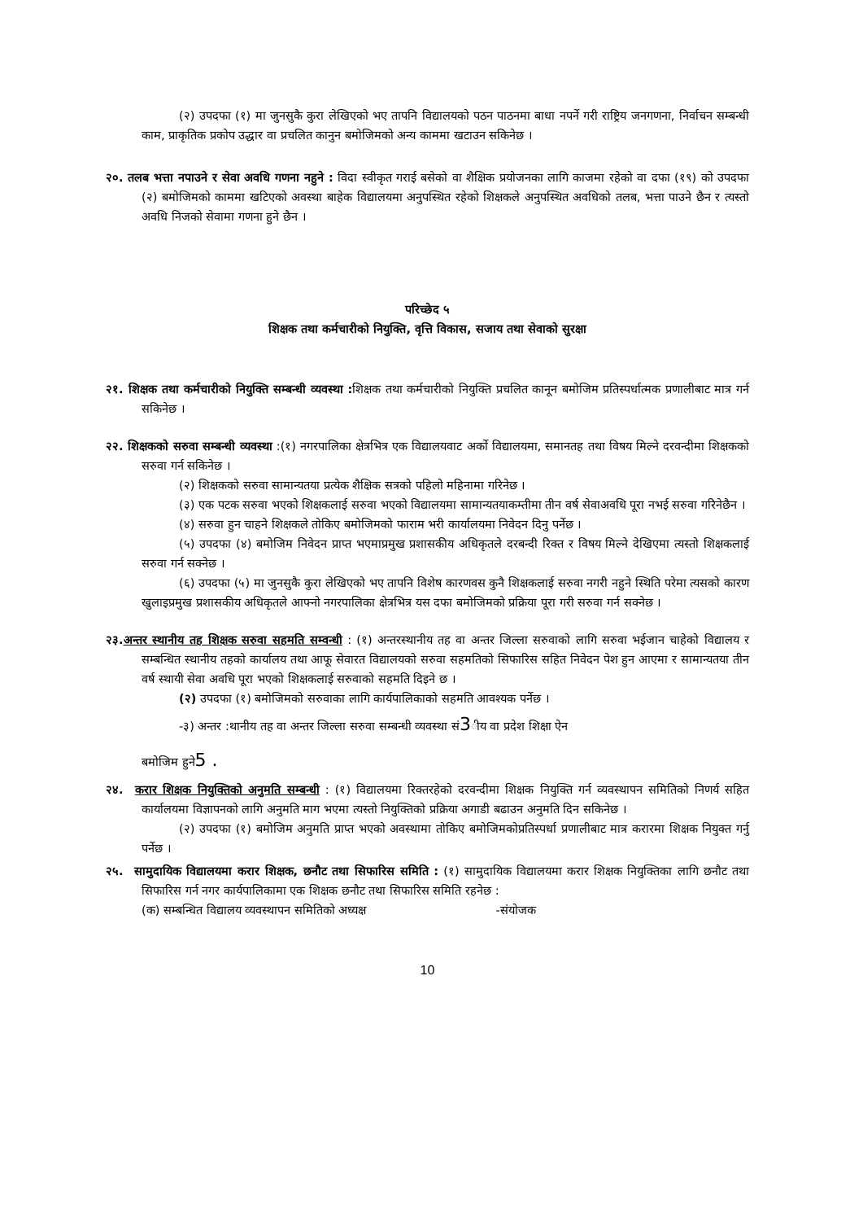(२) उपदफा (१) मा जुनसुकै कुरा लेखिएको भए तापनि विद्यालयको पठन पाठनमा बाधा नपर्ने गरी राष्ट्रिय जनगणना, निर्वाचन सम्बन्धी काम, प्राकृतिक प्रकोप उद्धार वा प्रचलित कानुन बमोजिमको अन्य काममा खटाउन सकिनेछ ।
२०. तलब भत्ता नपाउने र सेवा अवधि गणना नहुने : विदा स्वीकृत गराई बसेको वा शैक्षिक प्रयोजनका लागि काजमा रहेको वा दफा (१९) को उपदफा (२) बमोजिमको काममा खटिएको अवस्था बाहेक विद्यालयमा अनुपस्थित रहेको शिक्षकले अनुपस्थित अवधिको तलब, भत्ता पाउने छैन र त्यस्तो अवधि निजको सेवामा गणना हुने छैन ।
परिच्छेद ५
शिक्षक तथा कर्मचारीको नियुक्ति, वृत्ति विकास, सजाय तथा सेवाको सुरक्षा
२१. शिक्षक तथा कर्मचारीको नियुक्ति सम्बन्धी व्यवस्था : शिक्षक तथा कर्मचारीको नियुक्ति प्रचलित कानून बमोजिम प्रतिस्पर्धात्मक प्रणालीबाट मात्र गर्न सकिनेछ ।
२२. शिक्षकको सरुवा सम्बन्धी व्यवस्था :(१) नगरपालिका क्षेत्रभित्र एक विद्यालयवाट अर्को विद्यालयमा, समानतह तथा विषय मिल्ने दरवन्दीमा शिक्षकको सरुवा गर्न सकिनेछ ।
(२) शिक्षकको सरुवा सामान्यतया प्रत्येक शैक्षिक सत्रको पहिलो महिनामा गरिनेछ ।
(३) एक पटक सरुवा भएको शिक्षकलाई सरुवा भएको विद्यालयमा सामान्यतयाकम्तीमा तीन वर्ष सेवाअवधि पूरा नभई सरुवा गरिनेछैन ।
(४) सरुवा हुन चाहने शिक्षकले तोकिए बमोजिमको फाराम भरी कार्यालयमा निवेदन दिनु पर्नेछ ।
(५) उपदफा (४) बमोजिम निवेदन प्राप्त भएमाप्रमुख प्रशासकीय अधिकृतले दरबन्दी रिक्त र विषय मिल्ने देखिएमा त्यस्तो शिक्षकलाई सरुवा गर्न सक्नेछ ।
(६) उपदफा (५) मा जुनसुकै कुरा लेखिएको भए तापनि विशेष कारणवस कुनै शिक्षकलाई सरुवा नगरी नहुने स्थिति परेमा त्यसको कारण खुलाइप्रमुख प्रशासकीय अधिकृतले आफ्नो नगरपालिका क्षेत्रभित्र यस दफा बमोजिमको प्रक्रिया पूरा गरी सरुवा गर्न सक्नेछ ।
२३. अन्तर स्थानीय तह शिक्षक सरुवा सहमति सम्वन्धी : (१) अन्तरस्थानीय तह वा अन्तर जिल्ला सरुवाको लागि सरुवा भईजान चाहेको विद्यालय र सम्बन्धित स्थानीय तहको कार्यालय तथा आफू सेवारत विद्यालयको सरुवा सहमतिको सिफारिस सहित निवेदन पेश हुन आएमा र सामान्यतया तीन वर्ष स्थायी सेवा अवधि पूरा भएको शिक्षकलाई सरुवाको सहमति दिइने छ ।
(२) उपदफा (१) बमोजिमको सरुवाका लागि कार्यपालिकाको सहमति आवश्यक पर्नेछ ।
-३) अन्तर :थानीय तह वा अन्तर जिल्ला सरुवा सम्बन्धी व्यवस्था सं3ीय वा प्रदेश शिक्षा ऐन
बमोजिम हुने5 .
२४. करार शिक्षक नियुक्तिको अनुमति सम्बन्धी : (१) विद्यालयमा रिक्तरहेको दरवन्दीमा शिक्षक नियुक्ति गर्न व्यवस्थापन समितिको निणर्य सहित कार्यालयमा विज्ञापनको लागि अनुमति माग भएमा त्यस्तो नियुक्तिको प्रक्रिया अगाडी बढाउन अनुमति दिन सकिनेछ ।
(२) उपदफा (१) बमोजिम अनुमति प्राप्त भएको अवस्थामा तोकिए बमोजिमकोप्रतिस्पर्धा प्रणालीबाट मात्र करारमा शिक्षक नियुक्त गर्नु पर्नेछ ।
२५. सामुदायिक विद्यालयमा करार शिक्षक, छनौट तथा सिफारिस समिति : (१) सामुदायिक विद्यालयमा करार शिक्षक नियुक्तिका लागि छनौट तथा सिफारिस गर्न नगर कार्यपालिकामा एक शिक्षक छनौट तथा सिफारिस समिति रहनेछ :
(क) सम्बन्धित विद्यालय व्यवस्थापन समितिको अध्यक्ष -संयोजक
10